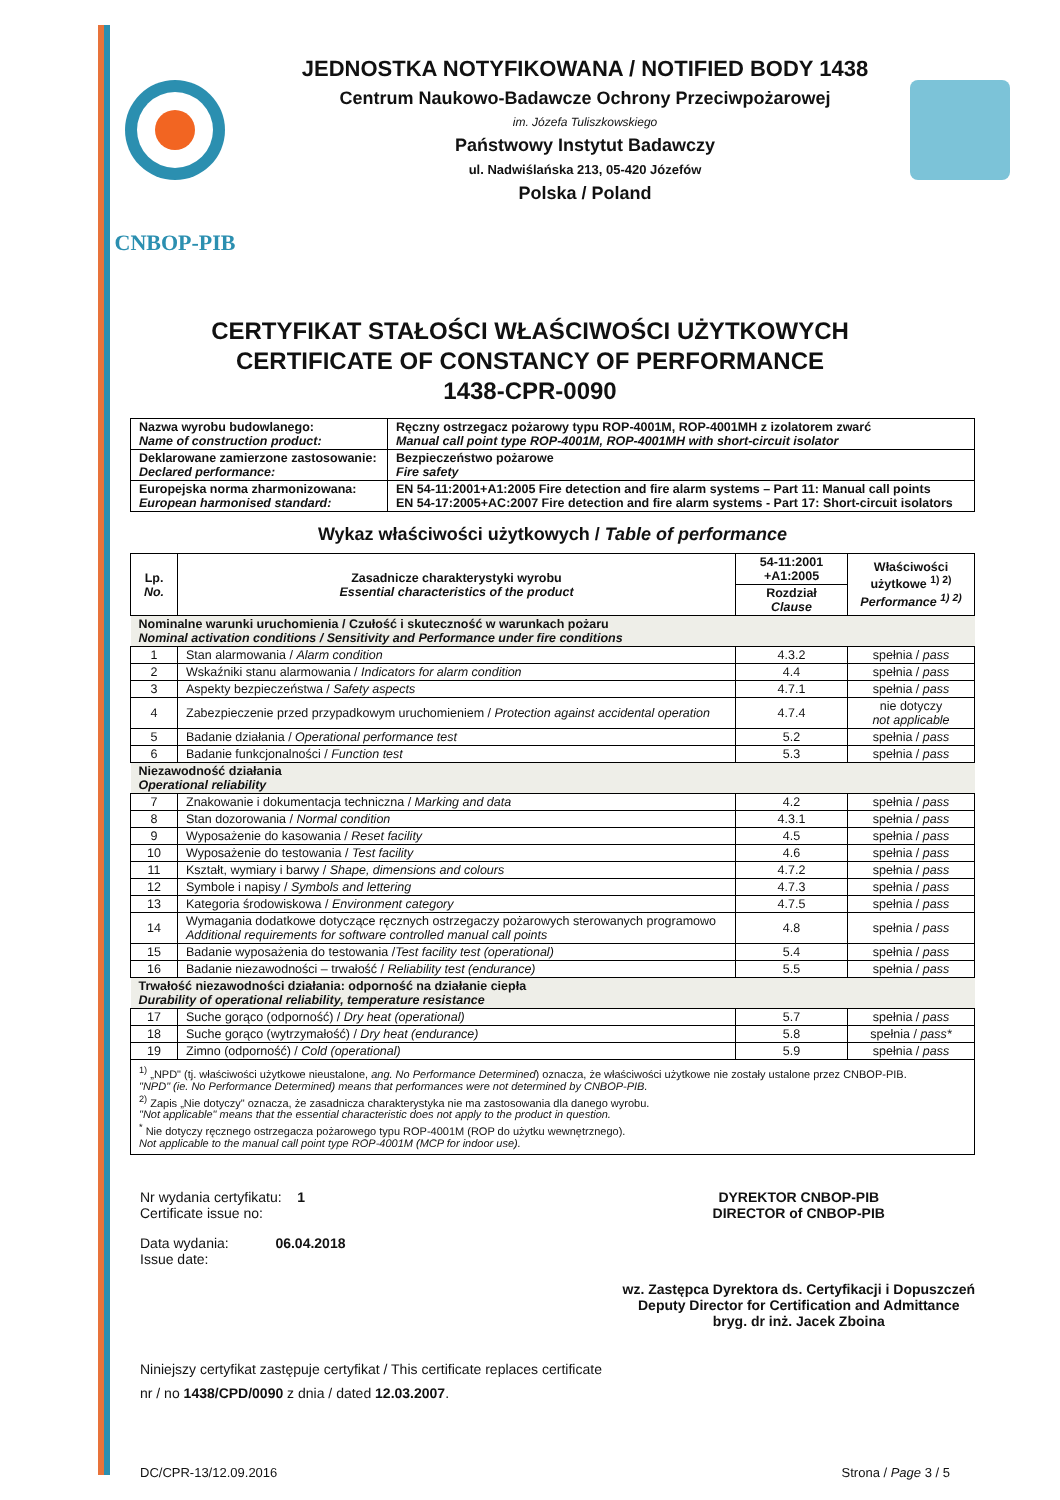CNBOP-PIB
JEDNOSTKA NOTYFIKOWANA / NOTIFIED BODY 1438
Centrum Naukowo-Badawcze Ochrony Przeciwpożarowej
im. Józefa Tuliszkowskiego
Państwowy Instytut Badawczy
ul. Nadwiślańska 213, 05-420 Józefów
Polska / Poland
CERTYFIKAT STAŁOŚCI WŁAŚCIWOŚCI UŻYTKOWYCH
CERTIFICATE OF CONSTANCY OF PERFORMANCE
1438-CPR-0090
| Nazwa wyrobu budowlanego: Name of construction product: | Ręczny ostrzegacz pożarowy typu ROP-4001M, ROP-4001MH z izolatorem zwarć Manual call point type ROP-4001M, ROP-4001MH with short-circuit isolator |
| Deklarowane zamierzone zastosowanie: Declared performance: | Bezpieczeństwo pożarowe Fire safety |
| Europejska norma zharmonizowana: European harmonised standard: | EN 54-11:2001+A1:2005 Fire detection and fire alarm systems – Part 11: Manual call points EN 54-17:2005+AC:2007 Fire detection and fire alarm systems - Part 17: Short-circuit isolators |
Wykaz właściwości użytkowych / Table of performance
| Lp. No. | Zasadnicze charakterystyki wyrobu Essential characteristics of the product | 54-11:2001 +A1:2005 | Właściwości użytkowe <sup>1) 2)</sup> Performance <sup>1) 2)</sup> |
| --- | --- | --- | --- |
| | | Rozdział Clause | |
| Nominalne warunki uruchomienia / Czułość i skuteczność w warunkach pożaru Nominal activation conditions / Sensitivity and Performance under fire conditions | | | |
| 1 | Stan alarmowania / Alarm condition | 4.3.2 | spełnia / pass |
| 2 | Wskaźniki stanu alarmowania / Indicators for alarm condition | 4.4 | spełnia / pass |
| 3 | Aspekty bezpieczeństwa / Safety aspects | 4.7.1 | spełnia / pass |
| 4 | Zabezpieczenie przed przypadkowym uruchomieniem / Protection against accidental operation | 4.7.4 | nie dotyczy not applicable |
| 5 | Badanie działania / Operational performance test | 5.2 | spełnia / pass |
| 6 | Badanie funkcjonalności / Function test | 5.3 | spełnia / pass |
| Niezawodność działania Operational reliability | | | |
| 7 | Znakowanie i dokumentacja techniczna / Marking and data | 4.2 | spełnia / pass |
| 8 | Stan dozorowania / Normal condition | 4.3.1 | spełnia / pass |
| 9 | Wyposażenie do kasowania / Reset facility | 4.5 | spełnia / pass |
| 10 | Wyposażenie do testowania / Test facility | 4.6 | spełnia / pass |
| 11 | Kształt, wymiary i barwy / Shape, dimensions and colours | 4.7.2 | spełnia / pass |
| 12 | Symbole i napisy / Symbols and lettering | 4.7.3 | spełnia / pass |
| 13 | Kategoria środowiskowa / Environment category | 4.7.5 | spełnia / pass |
| 14 | Wymagania dodatkowe dotyczące ręcznych ostrzegaczy pożarowych sterowanych programowo Additional requirements for software controlled manual call points | 4.8 | spełnia / pass |
| 15 | Badanie wyposażenia do testowania / Test facility test (operational) | 5.4 | spełnia / pass |
| 16 | Badanie niezawodności – trwałość / Reliability test (endurance) | 5.5 | spełnia / pass |
| Trwałość niezawodności działania: odporność na działanie ciepła Durability of operational reliability, temperature resistance | | | |
| 17 | Suche gorąco (odporność) / Dry heat (operational) | 5.7 | spełnia / pass |
| 18 | Suche gorąco (wytrzymałość) / Dry heat (endurance) | 5.8 | spełnia / pass* |
| 19 | Zimno (odporność) / Cold (operational) | 5.9 | spełnia / pass |
<sup>1)</sup> „NPD" (tj. właściwości użytkowe nieustalone, ang. No Performance Determined) oznacza, że właściwości użytkowe nie zostały ustalone przez CNBOP-PIB.
"NPD" (ie. No Performance Determined) means that performances were not determined by CNBOP-PIB.
<sup>2)</sup> Zapis „Nie dotyczy" oznacza, że zasadnicza charakterystyka nie ma zastosowania dla danego wyrobu.
"Not applicable" means that the essential characteristic does not apply to the product in question.
<sup>*</sup> Nie dotyczy ręcznego ostrzegacza pożarowego typu ROP-4001M (ROP do użytku wewnętrznego).
Not applicable to the manual call point type ROP-4001M (MCP for indoor use).
Nr wydania certyfikatu: 1
Certificate issue no:
Data wydania: 06.04.2018
Issue date:
DYREKTOR CNBOP-PIB
DIRECTOR of CNBOP-PIB
wz. Zastępca Dyrektora ds. Certyfikacji i Dopuszczeń
Deputy Director for Certification and Admittance
bryg. dr inż. Jacek Zboina
Niniejszy certyfikat zastępuje certyfikat / This certificate replaces certificate
nr / no 1438/CPD/0090 z dnia / dated 12.03.2007.
DC/CPR-13/12.09.2016 Strona / Page 3 / 5